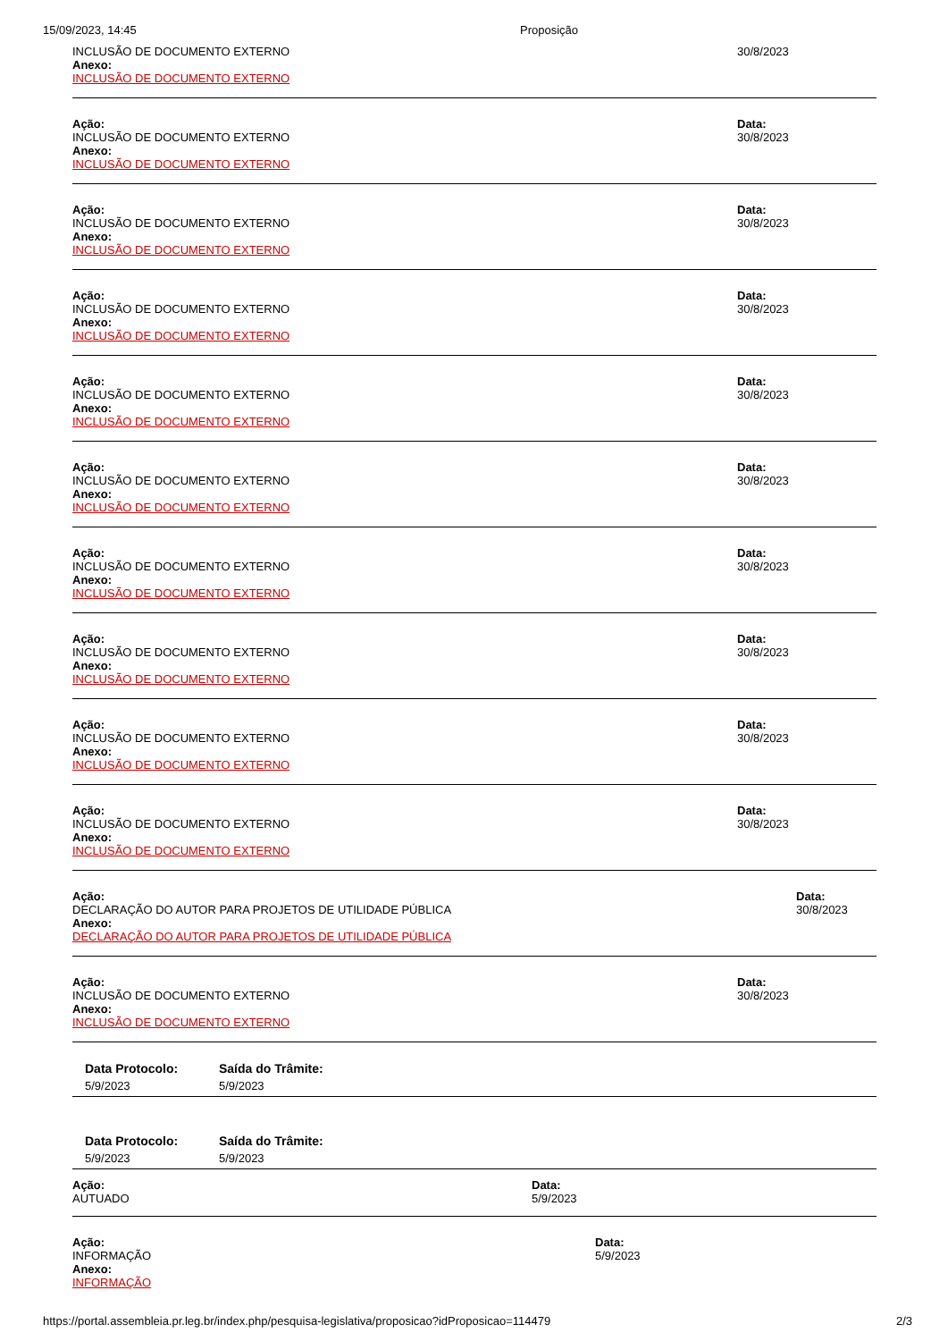15/09/2023, 14:45 Proposição
INCLUSÃO DE DOCUMENTO EXTERNO
Anexo:
INCLUSÃO DE DOCUMENTO EXTERNO
30/8/2023
Ação:
INCLUSÃO DE DOCUMENTO EXTERNO
Anexo:
INCLUSÃO DE DOCUMENTO EXTERNO
Data:
30/8/2023
Ação:
INCLUSÃO DE DOCUMENTO EXTERNO
Anexo:
INCLUSÃO DE DOCUMENTO EXTERNO
Data:
30/8/2023
Ação:
INCLUSÃO DE DOCUMENTO EXTERNO
Anexo:
INCLUSÃO DE DOCUMENTO EXTERNO
Data:
30/8/2023
Ação:
INCLUSÃO DE DOCUMENTO EXTERNO
Anexo:
INCLUSÃO DE DOCUMENTO EXTERNO
Data:
30/8/2023
Ação:
INCLUSÃO DE DOCUMENTO EXTERNO
Anexo:
INCLUSÃO DE DOCUMENTO EXTERNO
Data:
30/8/2023
Ação:
INCLUSÃO DE DOCUMENTO EXTERNO
Anexo:
INCLUSÃO DE DOCUMENTO EXTERNO
Data:
30/8/2023
Ação:
INCLUSÃO DE DOCUMENTO EXTERNO
Anexo:
INCLUSÃO DE DOCUMENTO EXTERNO
Data:
30/8/2023
Ação:
INCLUSÃO DE DOCUMENTO EXTERNO
Anexo:
INCLUSÃO DE DOCUMENTO EXTERNO
Data:
30/8/2023
Ação:
INCLUSÃO DE DOCUMENTO EXTERNO
Anexo:
INCLUSÃO DE DOCUMENTO EXTERNO
Data:
30/8/2023
Ação:
DECLARAÇÃO DO AUTOR PARA PROJETOS DE UTILIDADE PÚBLICA
Anexo:
DECLARAÇÃO DO AUTOR PARA PROJETOS DE UTILIDADE PÚBLICA
Data:
30/8/2023
Ação:
INCLUSÃO DE DOCUMENTO EXTERNO
Anexo:
INCLUSÃO DE DOCUMENTO EXTERNO
Data:
30/8/2023
Data Protocolo:
5/9/2023
Saída do Trâmite:
5/9/2023
Data Protocolo:
5/9/2023
Saída do Trâmite:
5/9/2023
Ação:
AUTUADO
Data:
5/9/2023
Ação:
INFORMAÇÃO
Anexo:
INFORMAÇÃO
Data:
5/9/2023
https://portal.assembleia.pr.leg.br/index.php/pesquisa-legislativa/proposicao?idProposicao=114479 2/3